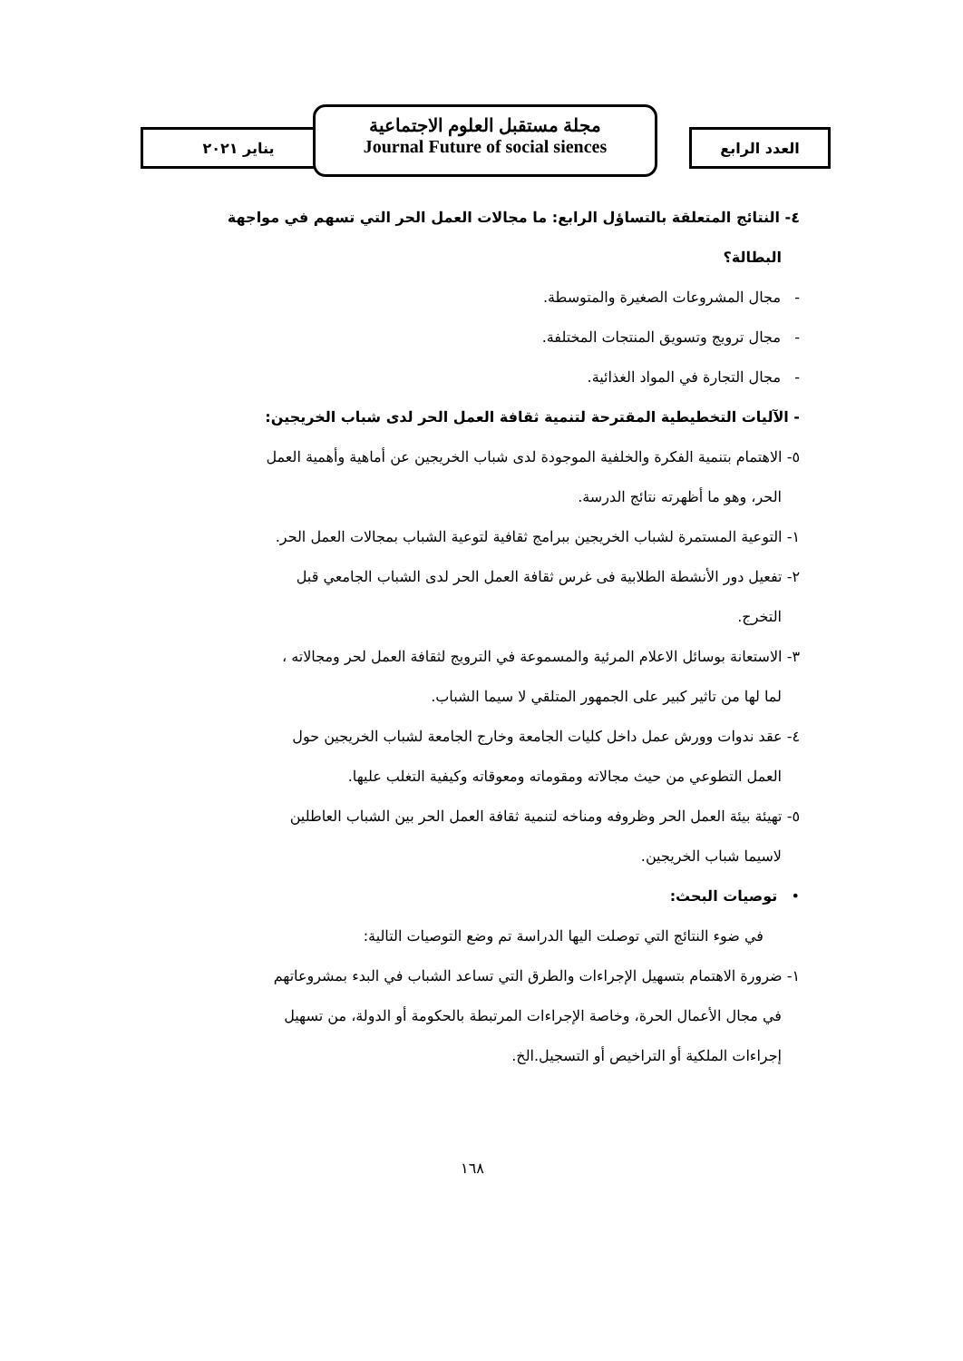يناير ٢٠٢١ العدد الرابع
مجلة مستقبل العلوم الاجتماعية
Journal Future of social siences
٤- النتائج المتعلقة بالتساؤل الرابع: ما مجالات العمل الحر التي تسهم في مواجهة
البطالة؟
- مجال المشروعات الصغيرة والمتوسطة.
- مجال ترويج وتسويق المنتجات المختلفة.
- مجال التجارة في المواد الغذائية.
- الآليات التخطيطية المقترحة لتنمية ثقافة العمل الحر لدى شباب الخريجين:
٥- الاهتمام بتنمية الفكرة والخلفية الموجودة لدى شباب الخريجين عن أماهية وأهمية العمل
الحر، وهو ما أظهرته نتائج الدرسة.
١- التوعية المستمرة لشباب الخريجين ببرامج ثقافية لتوعية الشباب بمجالات العمل الحر.
٢- تفعيل دور الأنشطة الطلابية فى غرس ثقافة العمل الحر لدى الشباب الجامعي قبل
التخرج.
٣- الاستعانة بوسائل الاعلام المرئية والمسموعة في الترويج لثقافة العمل لحر ومجالاته ،
لما لها من تاثير كبير على الجمهور المتلقي لا سيما الشباب.
٤- عقد ندوات وورش عمل داخل كليات الجامعة وخارج الجامعة لشباب الخريجين حول
العمل التطوعي من حيث مجالاته ومقوماته ومعوقاته وكيفية التغلب عليها.
٥- تهيئة بيئة العمل الحر وظروفه ومناخه لتنمية ثقافة العمل الحر بين الشباب العاطلين
لاسيما شباب الخريجين.
• توصيات البحث:
في ضوء النتائج التي توصلت اليها الدراسة تم وضع التوصيات التالية:
١- ضرورة الاهتمام بتسهيل الإجراءات والطرق التي تساعد الشباب في البدء بمشروعاتهم
في مجال الأعمال الحرة، وخاصة الإجراءات المرتبطة بالحكومة أو الدولة، من تسهيل
إجراءات الملكية أو التراخيص أو التسجيل.الخ.
١٦٨